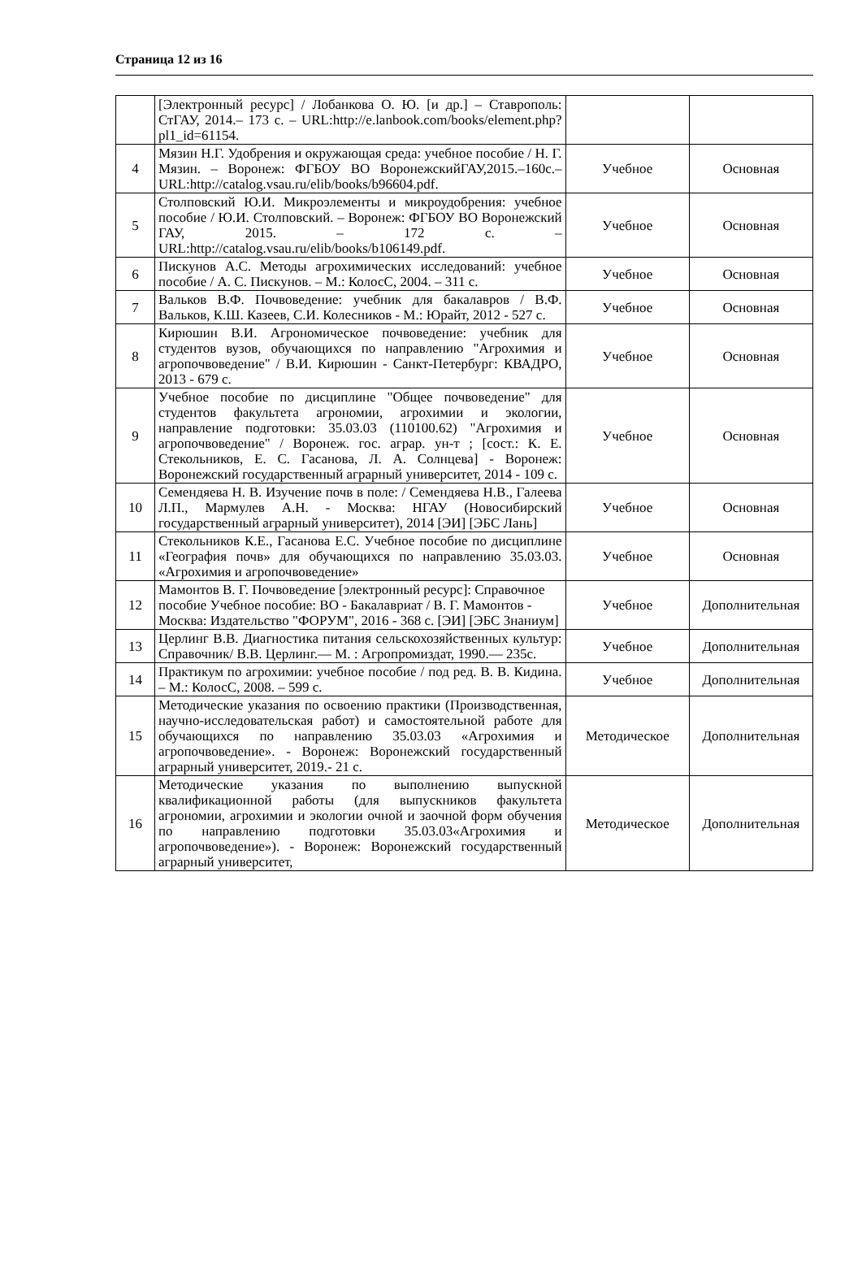Страница 12 из 16
| | [Электронный ресурс] / Лобанкова О. Ю. [и др.] – Ставрополь: СтГАУ, 2014.– 173 с. – URL:http://e.lanbook.com/books/element.php?pl1_id=61154. | | |
| 4 | Мязин Н.Г. Удобрения и окружающая среда: учебное пособие / Н. Г. Мязин. – Воронеж: ФГБОУ ВО ВоронежскийГАУ,2015.–160с.– URL:http://catalog.vsau.ru/elib/books/b96604.pdf. | Учебное | Основная |
| 5 | Столповский Ю.И. Микроэлементы и микроудобрения: учебное пособие / Ю.И. Столповский. – Воронеж: ФГБОУ ВО Воронежский ГАУ, 2015. – 172 с. – URL:http://catalog.vsau.ru/elib/books/b106149.pdf. | Учебное | Основная |
| 6 | Пискунов А.С. Методы агрохимических исследований: учебное пособие / А. С. Пискунов. – М.: КолосС, 2004. – 311 с. | Учебное | Основная |
| 7 | Вальков В.Ф. Почвоведение: учебник для бакалавров / В.Ф. Вальков, К.Ш. Казеев, С.И. Колесников - М.: Юрайт, 2012 - 527 с. | Учебное | Основная |
| 8 | Кирюшин В.И. Агрономическое почвоведение: учебник для студентов вузов, обучающихся по направлению "Агрохимия и агропочвоведение" / В.И. Кирюшин - Санкт-Петербург: КВАДРО, 2013 - 679 с. | Учебное | Основная |
| 9 | Учебное пособие по дисциплине "Общее почвоведение" для студентов факультета агрономии, агрохимии и экологии, направление подготовки: 35.03.03 (110100.62) "Агрохимия и агропочвоведение" / Воронеж. гос. аграр. ун-т ; [сост.: К. Е. Стекольников, Е. С. Гасанова, Л. А. Солнцева] - Воронеж: Воронежский государственный аграрный университет, 2014 - 109 с. | Учебное | Основная |
| 10 | Семендяева Н. В. Изучение почв в поле: / Семендяева Н.В., Галеева Л.П., Мармулев А.Н. - Москва: НГАУ (Новосибирский государственный аграрный университет), 2014 [ЭИ] [ЭБС Лань] | Учебное | Основная |
| 11 | Стекольников К.Е., Гасанова Е.С. Учебное пособие по дисциплине «География почв» для обучающихся по направлению 35.03.03. «Агрохимия и агропочвоведение» | Учебное | Основная |
| 12 | Мамонтов В. Г. Почвоведение [электронный ресурс]: Справочное пособие Учебное пособие: ВО - Бакалавриат / В. Г. Мамонтов - Москва: Издательство "ФОРУМ", 2016 - 368 с. [ЭИ] [ЭБС Знаниум] | Учебное | Дополнительная |
| 13 | Церлинг В.В. Диагностика питания сельскохозяйственных культур: Справочник/ В.В. Церлинг.— М. : Агропромиздат, 1990.— 235с. | Учебное | Дополнительная |
| 14 | Практикум по агрохимии: учебное пособие / под ред. В. В. Кидина. – М.: КолосС, 2008. – 599 с. | Учебное | Дополнительная |
| 15 | Методические указания по освоению практики (Производственная, научно-исследовательская работ) и самостоятельной работе для обучающихся по направлению 35.03.03 «Агрохимия и агропочвоведение». - Воронеж: Воронежский государственный аграрный университет, 2019.- 21 с. | Методическое | Дополнительная |
| 16 | Методические указания по выполнению выпускной квалификационной работы (для выпускников факультета агрономии, агрохимии и экологии очной и заочной форм обучения по направлению подготовки 35.03.03«Агрохимия и агропочвоведение»). - Воронеж: Воронежский государственный аграрный университет, | Методическое | Дополнительная |